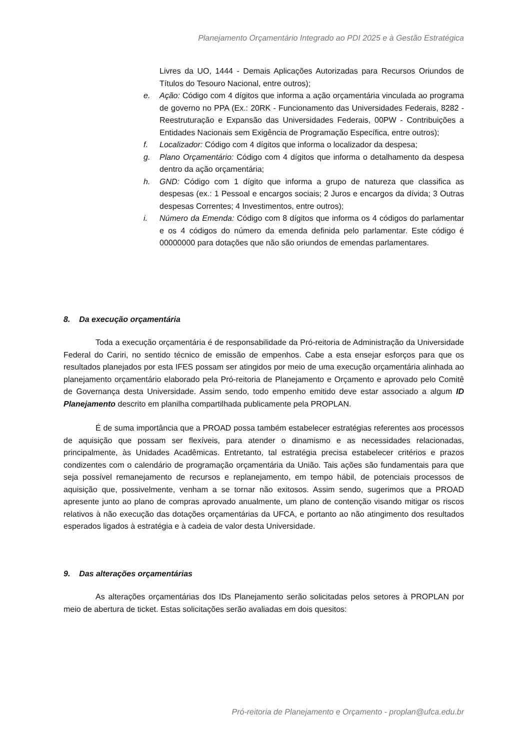Planejamento Orçamentário Integrado ao PDI 2025 e à Gestão Estratégica
Livres da UO, 1444 - Demais Aplicações Autorizadas para Recursos Oriundos de Títulos do Tesouro Nacional, entre outros);
e. Ação: Código com 4 dígitos que informa a ação orçamentária vinculada ao programa de governo no PPA (Ex.: 20RK - Funcionamento das Universidades Federais, 8282 - Reestruturação e Expansão das Universidades Federais, 00PW - Contribuições a Entidades Nacionais sem Exigência de Programação Específica, entre outros);
f. Localizador: Código com 4 dígitos que informa o localizador da despesa;
g. Plano Orçamentário: Código com 4 dígitos que informa o detalhamento da despesa dentro da ação orçamentária;
h. GND: Código com 1 dígito que informa a grupo de natureza que classifica as despesas (ex.: 1 Pessoal e encargos sociais; 2 Juros e encargos da dívida; 3 Outras despesas Correntes; 4 Investimentos, entre outros);
i. Número da Emenda: Código com 8 dígitos que informa os 4 códigos do parlamentar e os 4 códigos do número da emenda definida pelo parlamentar. Este código é 00000000 para dotações que não são oriundos de emendas parlamentares.
8. Da execução orçamentária
Toda a execução orçamentária é de responsabilidade da Pró-reitoria de Administração da Universidade Federal do Cariri, no sentido técnico de emissão de empenhos. Cabe a esta ensejar esforços para que os resultados planejados por esta IFES possam ser atingidos por meio de uma execução orçamentária alinhada ao planejamento orçamentário elaborado pela Pró-reitoria de Planejamento e Orçamento e aprovado pelo Comitê de Governança desta Universidade. Assim sendo, todo empenho emitido deve estar associado a algum ID Planejamento descrito em planilha compartilhada publicamente pela PROPLAN.
É de suma importância que a PROAD possa também estabelecer estratégias referentes aos processos de aquisição que possam ser flexíveis, para atender o dinamismo e as necessidades relacionadas, principalmente, às Unidades Acadêmicas. Entretanto, tal estratégia precisa estabelecer critérios e prazos condizentes com o calendário de programação orçamentária da União. Tais ações são fundamentais para que seja possível remanejamento de recursos e replanejamento, em tempo hábil, de potenciais processos de aquisição que, possivelmente, venham a se tornar não exitosos. Assim sendo, sugerimos que a PROAD apresente junto ao plano de compras aprovado anualmente, um plano de contenção visando mitigar os riscos relativos à não execução das dotações orçamentárias da UFCA, e portanto ao não atingimento dos resultados esperados ligados à estratégia e à cadeia de valor desta Universidade.
9. Das alterações orçamentárias
As alterações orçamentárias dos IDs Planejamento serão solicitadas pelos setores à PROPLAN por meio de abertura de ticket. Estas solicitações serão avaliadas em dois quesitos:
Pró-reitoria de Planejamento e Orçamento - proplan@ufca.edu.br